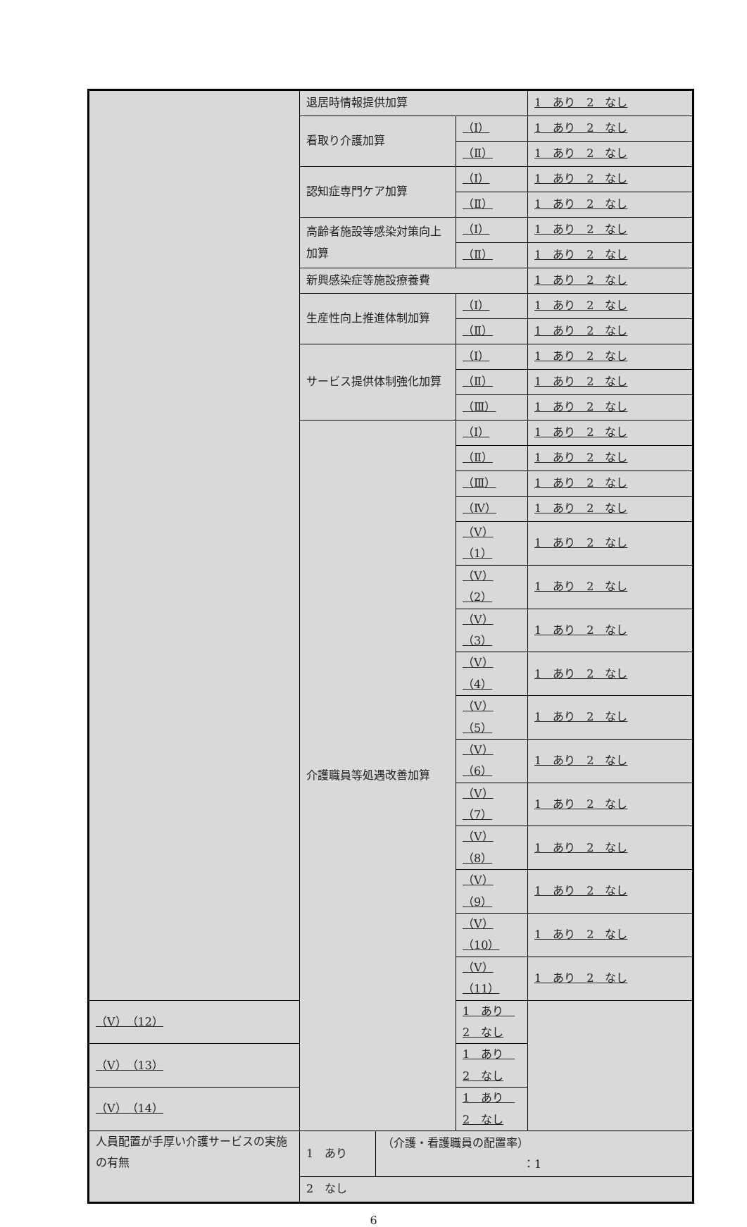| | 退居時情報提供加算 | | | 1 あり 2 なし |
| | 看取り介護加算 | | （Ⅰ） | 1 あり 2 なし |
| | | | （Ⅱ） | 1 あり 2 なし |
| | 認知症専門ケア加算 | | （Ⅰ） | 1 あり 2 なし |
| | | | （Ⅱ） | 1 あり 2 なし |
| | 高齢者施設等感染対策向上加算 | | （Ⅰ） | 1 あり 2 なし |
| | | | （Ⅱ） | 1 あり 2 なし |
| | 新興感染症等施設療養費 | | | 1 あり 2 なし |
| | 生産性向上推進体制加算 | | （Ⅰ） | 1 あり 2 なし |
| | | | （Ⅱ） | 1 あり 2 なし |
| | サービス提供体制強化加算 | | （Ⅰ） | 1 あり 2 なし |
| | | | （Ⅱ） | 1 あり 2 なし |
| | | | （Ⅲ） | 1 あり 2 なし |
| | 介護職員等処遇改善加算 | | （Ⅰ） | 1 あり 2 なし |
| | | | （Ⅱ） | 1 あり 2 なし |
| | | | （Ⅲ） | 1 あり 2 なし |
| | | | （Ⅳ） | 1 あり 2 なし |
| | | | （Ⅴ）（1） | 1 あり 2 なし |
| | | | （Ⅴ）（2） | 1 あり 2 なし |
| | | | （Ⅴ）（3） | 1 あり 2 なし |
| | | | （Ⅴ）（4） | 1 あり 2 なし |
| | | | （Ⅴ）（5） | 1 あり 2 なし |
| | | | （Ⅴ）（6） | 1 あり 2 なし |
| | | | （Ⅴ）（7） | 1 あり 2 なし |
| | | | （Ⅴ）（8） | 1 あり 2 なし |
| | | | （Ⅴ）（9） | 1 あり 2 なし |
| | | | （Ⅴ）（10） | 1 あり 2 なし |
| | | | （Ⅴ）（11） | 1 あり 2 なし |
| | | | （Ⅴ）（12） | 1 あり 2 なし |
| （Ⅴ）（13） | | | 1 あり 2 なし | |
| （Ⅴ）（14） | | | 1 あり 2 なし | |
| 人員配置が手厚い介護サービスの実施の有無 | 1 あり | （介護・看護職員の配置率） ：1 | | |
| | 2 なし | | | |
6